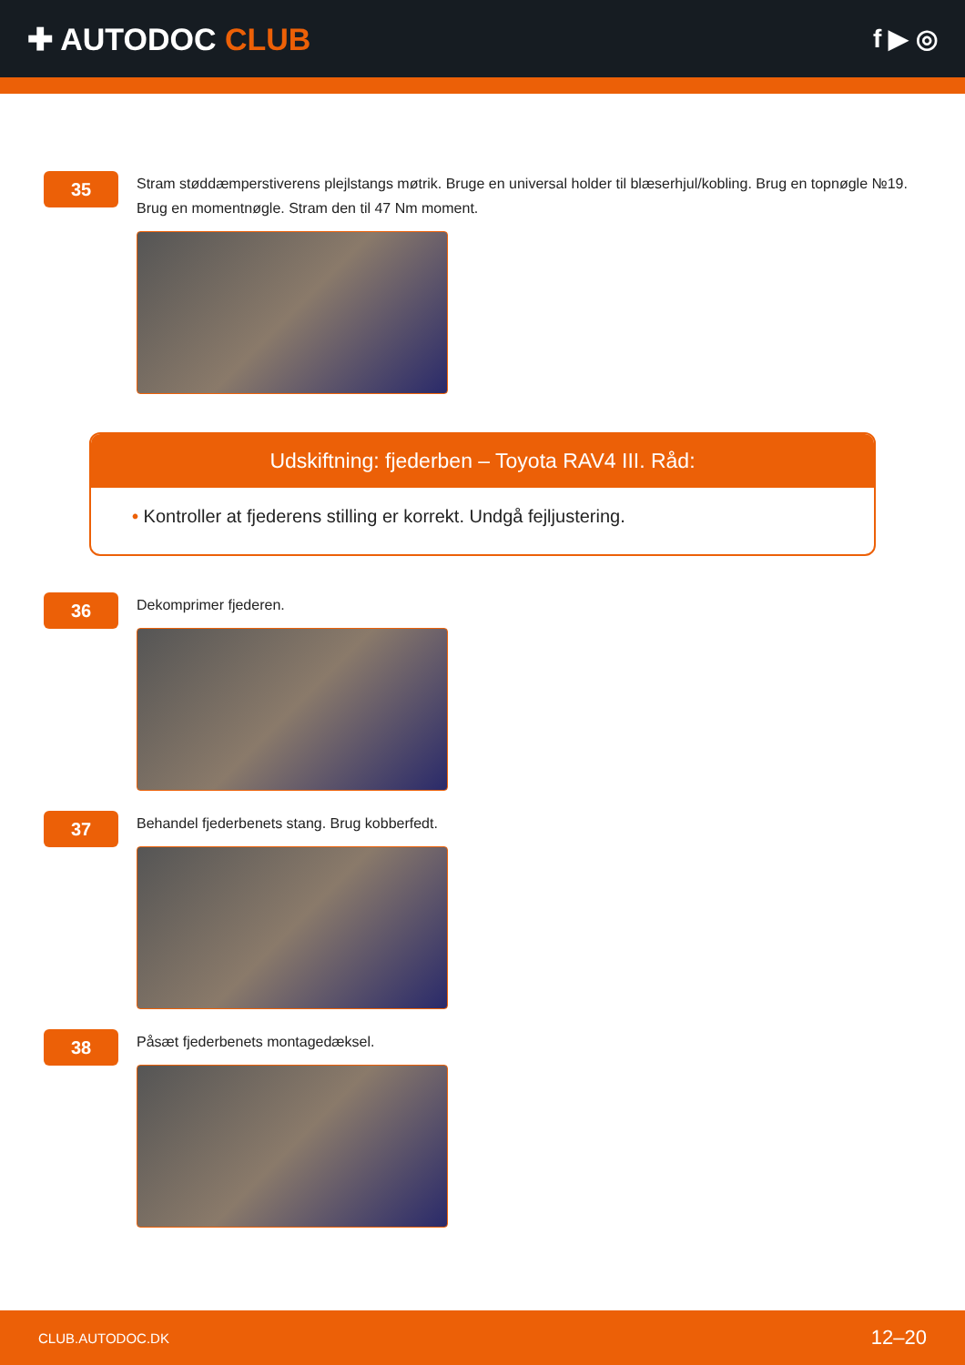✚ AUTODOC CLUB
f ▶ ◎
35
Stram støddæmperstiverens plejlstangs møtrik. Bruge en universal holder til blæserhjul/kobling. Brug en topnøgle №19. Brug en momentnøgle. Stram den til 47 Nm moment.
Udskiftning: fjederben – Toyota RAV4 III. Råd:
• Kontroller at fjederens stilling er korrekt. Undgå fejljustering.
36
Dekomprimer fjederen.
37
Behandel fjederbenets stang. Brug kobberfedt.
38
Påsæt fjederbenets montagedæksel.
CLUB.AUTODOC.DK 12–20